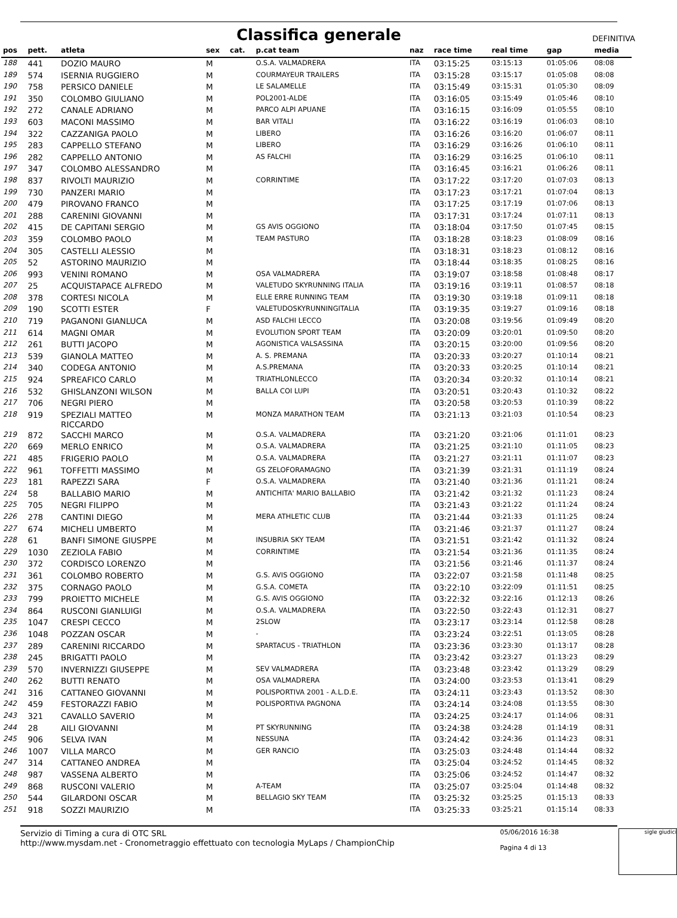Classifica generale DEFINITIVA
| pos | pett. | atleta | sex | cat. | p.cat team | naz | race time | real time | gap | media |
| --- | --- | --- | --- | --- | --- | --- | --- | --- | --- | --- |
| 188 | 441 | DOZIO MAURO | M | | O.S.A. VALMADRERA | ITA | 03:15:25 | 03:15:13 | 01:05:06 | 08:08 |
| 189 | 574 | ISERNIA RUGGIERO | M | | COURMAYEUR TRAILERS | ITA | 03:15:28 | 03:15:17 | 01:05:08 | 08:08 |
| 190 | 758 | PERSICO DANIELE | M | | LE SALAMELLE | ITA | 03:15:49 | 03:15:31 | 01:05:30 | 08:09 |
| 191 | 350 | COLOMBO GIULIANO | M | | POL2001-ALDE | ITA | 03:16:05 | 03:15:49 | 01:05:46 | 08:10 |
| 192 | 272 | CANALE ADRIANO | M | | PARCO ALPI APUANE | ITA | 03:16:15 | 03:16:09 | 01:05:55 | 08:10 |
| 193 | 603 | MACONI MASSIMO | M | | BAR VITALI | ITA | 03:16:22 | 03:16:19 | 01:06:03 | 08:10 |
| 194 | 322 | CAZZANIGA PAOLO | M | | LIBERO | ITA | 03:16:26 | 03:16:20 | 01:06:07 | 08:11 |
| 195 | 283 | CAPPELLO STEFANO | M | | LIBERO | ITA | 03:16:29 | 03:16:26 | 01:06:10 | 08:11 |
| 196 | 282 | CAPPELLO ANTONIO | M | | AS FALCHI | ITA | 03:16:29 | 03:16:25 | 01:06:10 | 08:11 |
| 197 | 347 | COLOMBO ALESSANDRO | M | | | ITA | 03:16:45 | 03:16:21 | 01:06:26 | 08:11 |
| 198 | 837 | RIVOLTI MAURIZIO | M | | CORRINTIME | ITA | 03:17:22 | 03:17:20 | 01:07:03 | 08:13 |
| 199 | 730 | PANZERI MARIO | M | | | ITA | 03:17:23 | 03:17:21 | 01:07:04 | 08:13 |
| 200 | 479 | PIROVANO FRANCO | M | | | ITA | 03:17:25 | 03:17:19 | 01:07:06 | 08:13 |
| 201 | 288 | CARENINI GIOVANNI | M | | | ITA | 03:17:31 | 03:17:24 | 01:07:11 | 08:13 |
| 202 | 415 | DE CAPITANI SERGIO | M | | GS AVIS OGGIONO | ITA | 03:18:04 | 03:17:50 | 01:07:45 | 08:15 |
| 203 | 359 | COLOMBO PAOLO | M | | TEAM PASTURO | ITA | 03:18:28 | 03:18:23 | 01:08:09 | 08:16 |
| 204 | 305 | CASTELLI ALESSIO | M | | | ITA | 03:18:31 | 03:18:23 | 01:08:12 | 08:16 |
| 205 | 52 | ASTORINO MAURIZIO | M | | | ITA | 03:18:44 | 03:18:35 | 01:08:25 | 08:16 |
| 206 | 993 | VENINI ROMANO | M | | OSA VALMADRERA | ITA | 03:19:07 | 03:18:58 | 01:08:48 | 08:17 |
| 207 | 25 | ACQUISTAPACE ALFREDO | M | | VALETUDO SKYRUNNING ITALIA | ITA | 03:19:16 | 03:19:11 | 01:08:57 | 08:18 |
| 208 | 378 | CORTESI NICOLA | M | | ELLE ERRE RUNNING TEAM | ITA | 03:19:30 | 03:19:18 | 01:09:11 | 08:18 |
| 209 | 190 | SCOTTI ESTER | F | | VALETUDOSKYRUNNINGITALIA | ITA | 03:19:35 | 03:19:27 | 01:09:16 | 08:18 |
| 210 | 719 | PAGANONI GIANLUCA | M | | ASD FALCHI LECCO | ITA | 03:20:08 | 03:19:56 | 01:09:49 | 08:20 |
| 211 | 614 | MAGNI OMAR | M | | EVOLUTION SPORT TEAM | ITA | 03:20:09 | 03:20:01 | 01:09:50 | 08:20 |
| 212 | 261 | BUTTI JACOPO | M | | AGONISTICA VALSASSINA | ITA | 03:20:15 | 03:20:00 | 01:09:56 | 08:20 |
| 213 | 539 | GIANOLA MATTEO | M | | A. S. PREMANA | ITA | 03:20:33 | 03:20:27 | 01:10:14 | 08:21 |
| 214 | 340 | CODEGA ANTONIO | M | | A.S.PREMANA | ITA | 03:20:33 | 03:20:25 | 01:10:14 | 08:21 |
| 215 | 924 | SPREAFICO CARLO | M | | TRIATHLONLECCO | ITA | 03:20:34 | 03:20:32 | 01:10:14 | 08:21 |
| 216 | 532 | GHISLANZONI WILSON | M | | BALLA COI LUPI | ITA | 03:20:51 | 03:20:43 | 01:10:32 | 08:22 |
| 217 | 706 | NEGRI PIERO | M | | | ITA | 03:20:58 | 03:20:53 | 01:10:39 | 08:22 |
| 218 | 919 | SPEZIALI MATTEO RICCARDO | M | | MONZA MARATHON TEAM | ITA | 03:21:13 | 03:21:03 | 01:10:54 | 08:23 |
| 219 | 872 | SACCHI MARCO | M | | O.S.A. VALMADRERA | ITA | 03:21:20 | 03:21:06 | 01:11:01 | 08:23 |
| 220 | 669 | MERLO ENRICO | M | | O.S.A. VALMADRERA | ITA | 03:21:25 | 03:21:10 | 01:11:05 | 08:23 |
| 221 | 485 | FRIGERIO PAOLO | M | | O.S.A. VALMADRERA | ITA | 03:21:27 | 03:21:11 | 01:11:07 | 08:23 |
| 222 | 961 | TOFFETTI MASSIMO | M | | GS ZELOFORAMAGNO | ITA | 03:21:39 | 03:21:31 | 01:11:19 | 08:24 |
| 223 | 181 | RAPEZZI SARA | F | | O.S.A. VALMADRERA | ITA | 03:21:40 | 03:21:36 | 01:11:21 | 08:24 |
| 224 | 58 | BALLABIO MARIO | M | | ANTICHITA' MARIO BALLABIO | ITA | 03:21:42 | 03:21:32 | 01:11:23 | 08:24 |
| 225 | 705 | NEGRI FILIPPO | M | | | ITA | 03:21:43 | 03:21:22 | 01:11:24 | 08:24 |
| 226 | 278 | CANTINI DIEGO | M | | MERA ATHLETIC CLUB | ITA | 03:21:44 | 03:21:33 | 01:11:25 | 08:24 |
| 227 | 674 | MICHELI UMBERTO | M | | | ITA | 03:21:46 | 03:21:37 | 01:11:27 | 08:24 |
| 228 | 61 | BANFI SIMONE GIUSPPE | M | | INSUBRIA SKY TEAM | ITA | 03:21:51 | 03:21:42 | 01:11:32 | 08:24 |
| 229 | 1030 | ZEZIOLA FABIO | M | | CORRINTIME | ITA | 03:21:54 | 03:21:36 | 01:11:35 | 08:24 |
| 230 | 372 | CORDISCO LORENZO | M | | | ITA | 03:21:56 | 03:21:46 | 01:11:37 | 08:24 |
| 231 | 361 | COLOMBO ROBERTO | M | | G.S. AVIS OGGIONO | ITA | 03:22:07 | 03:21:58 | 01:11:48 | 08:25 |
| 232 | 375 | CORNAGO PAOLO | M | | G.S.A. COMETA | ITA | 03:22:10 | 03:22:09 | 01:11:51 | 08:25 |
| 233 | 799 | PROIETTO MICHELE | M | | G.S. AVIS OGGIONO | ITA | 03:22:32 | 03:22:16 | 01:12:13 | 08:26 |
| 234 | 864 | RUSCONI GIANLUIGI | M | | O.S.A. VALMADRERA | ITA | 03:22:50 | 03:22:43 | 01:12:31 | 08:27 |
| 235 | 1047 | CRESPI CECCO | M | | 2SLOW | ITA | 03:23:17 | 03:23:14 | 01:12:58 | 08:28 |
| 236 | 1048 | POZZAN OSCAR | M | | - | ITA | 03:23:24 | 03:22:51 | 01:13:05 | 08:28 |
| 237 | 289 | CARENINI RICCARDO | M | | SPARTACUS - TRIATHLON | ITA | 03:23:36 | 03:23:30 | 01:13:17 | 08:28 |
| 238 | 245 | BRIGATTI PAOLO | M | | | ITA | 03:23:42 | 03:23:27 | 01:13:23 | 08:29 |
| 239 | 570 | INVERNIZZI GIUSEPPE | M | | SEV VALMADRERA | ITA | 03:23:48 | 03:23:42 | 01:13:29 | 08:29 |
| 240 | 262 | BUTTI RENATO | M | | OSA VALMADRERA | ITA | 03:24:00 | 03:23:53 | 01:13:41 | 08:29 |
| 241 | 316 | CATTANEO GIOVANNI | M | | POLISPORTIVA 2001 - A.L.D.E. | ITA | 03:24:11 | 03:23:43 | 01:13:52 | 08:30 |
| 242 | 459 | FESTORAZZI FABIO | M | | POLISPORTIVA PAGNONA | ITA | 03:24:14 | 03:24:08 | 01:13:55 | 08:30 |
| 243 | 321 | CAVALLO SAVERIO | M | | | ITA | 03:24:25 | 03:24:17 | 01:14:06 | 08:31 |
| 244 | 28 | AILI GIOVANNI | M | | PT SKYRUNNING | ITA | 03:24:38 | 03:24:28 | 01:14:19 | 08:31 |
| 245 | 906 | SELVA IVAN | M | | NESSUNA | ITA | 03:24:42 | 03:24:36 | 01:14:23 | 08:31 |
| 246 | 1007 | VILLA MARCO | M | | GER RANCIO | ITA | 03:25:03 | 03:24:48 | 01:14:44 | 08:32 |
| 247 | 314 | CATTANEO ANDREA | M | | | ITA | 03:25:04 | 03:24:52 | 01:14:45 | 08:32 |
| 248 | 987 | VASSENA ALBERTO | M | | | ITA | 03:25:06 | 03:24:52 | 01:14:47 | 08:32 |
| 249 | 868 | RUSCONI VALERIO | M | | A-TEAM | ITA | 03:25:07 | 03:25:04 | 01:14:48 | 08:32 |
| 250 | 544 | GILARDONI OSCAR | M | | BELLAGIO SKY TEAM | ITA | 03:25:32 | 03:25:25 | 01:15:13 | 08:33 |
| 251 | 918 | SOZZI MAURIZIO | M | | | ITA | 03:25:33 | 03:25:21 | 01:15:14 | 08:33 |
Servizio di Timing a cura di OTC SRL
http://www.mysdam.net - Cronometraggio effettuato con tecnologia MyLaps / ChampionChip
05/06/2016 16:38
Pagina 4 di 13
sigle giudici